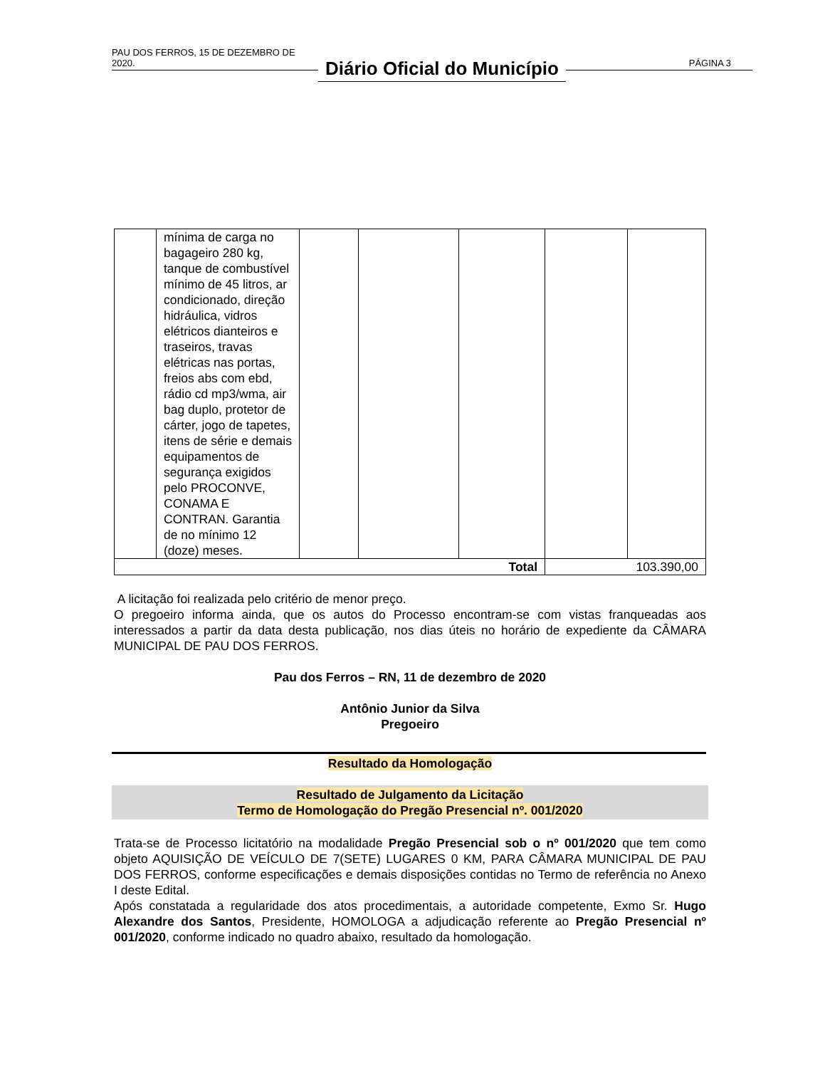PAU DOS FERROS, 15 DE DEZEMBRO DE 2020.
Diário Oficial do Município
PÁGINA 3
| | mínima de carga no bagageiro 280 kg, tanque de combustível mínimo de 45 litros, ar condicionado, direção hidráulica, vidros elétricos dianteiros e traseiros, travas elétricas nas portas, freios abs com ebd, rádio cd mp3/wma, air bag duplo, protetor de cárter, jogo de tapetes, itens de série e demais equipamentos de segurança exigidos pelo PROCONVE, CONAMA E CONTRAN. Garantia de no mínimo 12 (doze) meses. | | | | | |
| Total | | | | | 103.390,00 | |
A licitação foi realizada pelo critério de menor preço.
O pregoeiro informa ainda, que os autos do Processo encontram-se com vistas franqueadas aos interessados a partir da data desta publicação, nos dias úteis no horário de expediente da CÂMARA MUNICIPAL DE PAU DOS FERROS.
Pau dos Ferros – RN, 11 de dezembro de 2020
Antônio Junior da Silva
Pregoeiro
Resultado da Homologação
Resultado de Julgamento da Licitação
Termo de Homologação do Pregão Presencial nº. 001/2020
Trata-se de Processo licitatório na modalidade Pregão Presencial sob o nº 001/2020 que tem como objeto AQUISIÇÃO DE VEÍCULO DE 7(SETE) LUGARES 0 KM, PARA CÂMARA MUNICIPAL DE PAU DOS FERROS, conforme especificações e demais disposições contidas no Termo de referência no Anexo I deste Edital.
Após constatada a regularidade dos atos procedimentais, a autoridade competente, Exmo Sr. Hugo Alexandre dos Santos, Presidente, HOMOLOGA a adjudicação referente ao Pregão Presencial nº 001/2020, conforme indicado no quadro abaixo, resultado da homologação.